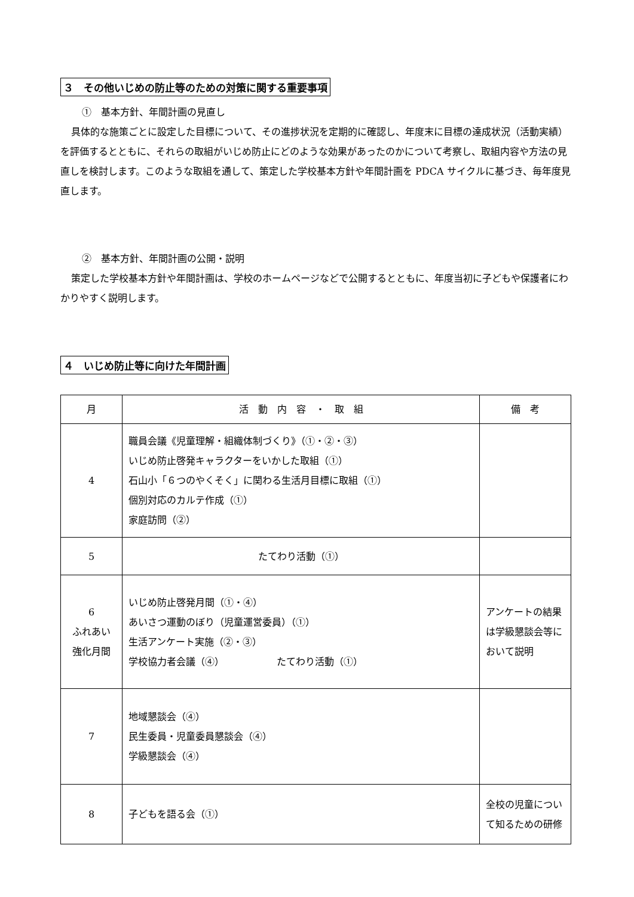３　その他いじめの防止等のための対策に関する重要事項
①　基本方針、年間計画の見直し
具体的な施策ごとに設定した目標について、その進捗状況を定期的に確認し、年度末に目標の達成状況（活動実績）を評価するとともに、それらの取組がいじめ防止にどのような効果があったのかについて考察し、取組内容や方法の見直しを検討します。このような取組を通して、策定した学校基本方針や年間計画を PDCA サイクルに基づき、毎年度見直します。
②　基本方針、年間計画の公開・説明
策定した学校基本方針や年間計画は、学校のホームページなどで公開するとともに、年度当初に子どもや保護者にわかりやすく説明します。
４　いじめ防止等に向けた年間計画
| 月 | 活 動 内 容 ・ 取 組 | 備 考 |
| --- | --- | --- |
| 4 | 職員会議《児童理解・組織体制づくり》（①・②・③） いじめ防止啓発キャラクターをいかした取組（①） 石山小「６つのやくそく」に関わる生活月目標に取組（①） 個別対応のカルテ作成（①） 家庭訪問（②） | |
| 5 | たてわり活動（①） | |
| 6 ふれあい 強化月間 | いじめ防止啓発月間（①・④） あいさつ運動のぼり（児童運営委員）（①） 生活アンケート実施（②・③） 学校協力者会議（④） たてわり活動（①） | アンケートの結果は学級懇談会等において説明 |
| 7 | 地域懇談会（④） 民生委員・児童委員懇談会（④） 学級懇談会（④） | |
| 8 | 子どもを語る会（①） | 全校の児童について知るための研修 |